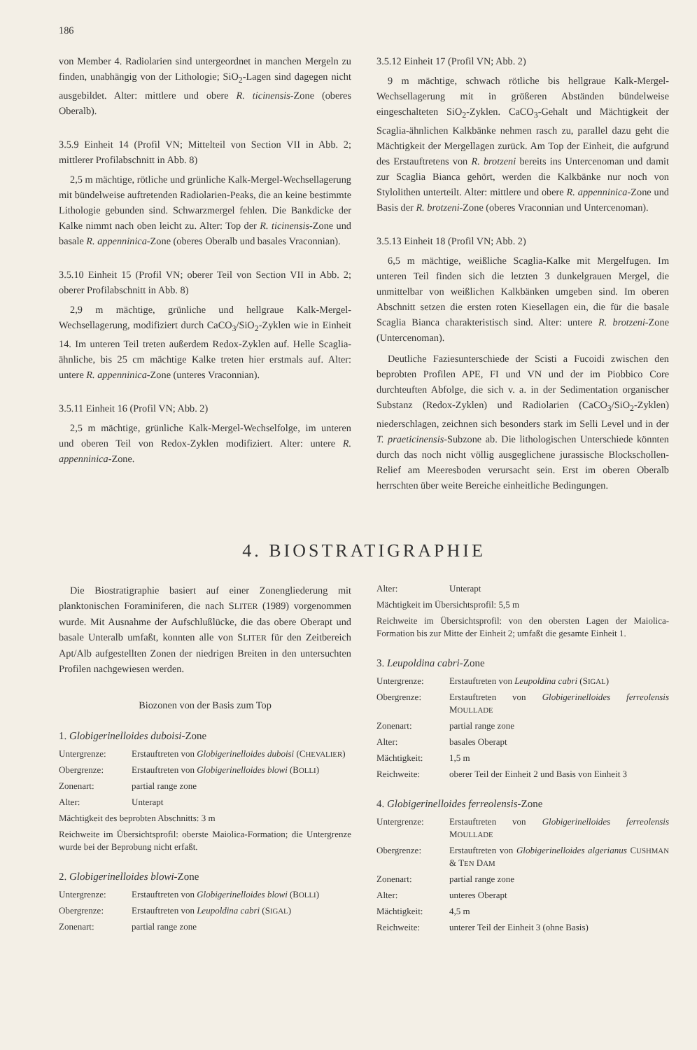186
von Member 4. Radiolarien sind untergeordnet in manchen Mergeln zu finden, unabhängig von der Lithologie; SiO<sub>2</sub>-Lagen sind dagegen nicht ausgebildet. Alter: mittlere und obere R. ticinensis-Zone (oberes Oberalb).
3.5.9 Einheit 14 (Profil VN; Mittelteil von Section VII in Abb. 2; mittlerer Profilabschnitt in Abb. 8)
2,5 m mächtige, rötliche und grünliche Kalk-Mergel-Wechsellagerung mit bündelweise auftretenden Radiolarien-Peaks, die an keine bestimmte Lithologie gebunden sind. Schwarzmergel fehlen. Die Bankdicke der Kalke nimmt nach oben leicht zu. Alter: Top der R. ticinensis-Zone und basale R. appenninica-Zone (oberes Oberalb und basales Vraconnian).
3.5.10 Einheit 15 (Profil VN; oberer Teil von Section VII in Abb. 2; oberer Profilabschnitt in Abb. 8)
2,9 m mächtige, grünliche und hellgraue Kalk-Mergel-Wechsellagerung, modifiziert durch CaCO<sub>3</sub>/SiO<sub>2</sub>-Zyklen wie in Einheit 14. Im unteren Teil treten außerdem Redox-Zyklen auf. Helle Scaglia-ähnliche, bis 25 cm mächtige Kalke treten hier erstmals auf. Alter: untere R. appenninica-Zone (unteres Vraconnian).
3.5.11 Einheit 16 (Profil VN; Abb. 2)
2,5 m mächtige, grünliche Kalk-Mergel-Wechselfolge, im unteren und oberen Teil von Redox-Zyklen modifiziert. Alter: untere R. appenninica-Zone.
3.5.12 Einheit 17 (Profil VN; Abb. 2)
9 m mächtige, schwach rötliche bis hellgraue Kalk-Mergel-Wechsellagerung mit in größeren Abständen bündelweise eingeschalteten SiO<sub>2</sub>-Zyklen. CaCO<sub>3</sub>-Gehalt und Mächtigkeit der Scaglia-ähnlichen Kalkbänke nehmen rasch zu, parallel dazu geht die Mächtigkeit der Mergellagen zurück. Am Top der Einheit, die aufgrund des Erstauftretens von R. brotzeni bereits ins Untercenoman und damit zur Scaglia Bianca gehört, werden die Kalkbänke nur noch von Stylolithen unterteilt. Alter: mittlere und obere R. appenninica-Zone und Basis der R. brotzeni-Zone (oberes Vraconnian und Untercenoman).
3.5.13 Einheit 18 (Profil VN; Abb. 2)
6,5 m mächtige, weißliche Scaglia-Kalke mit Mergelfugen. Im unteren Teil finden sich die letzten 3 dunkelgrauen Mergel, die unmittelbar von weißlichen Kalkbänken umgeben sind. Im oberen Abschnitt setzen die ersten roten Kiesellagen ein, die für die basale Scaglia Bianca charakteristisch sind. Alter: untere R. brotzeni-Zone (Untercenoman).
Deutliche Faziesunterschiede der Scisti a Fucoidi zwischen den beprobten Profilen APE, FI und VN und der im Piobbico Core durchteuften Abfolge, die sich v. a. in der Sedimentation organischer Substanz (Redox-Zyklen) und Radiolarien (CaCO<sub>3</sub>/SiO<sub>2</sub>-Zyklen) niederschlagen, zeichnen sich besonders stark im Selli Level und in der T. praeticinensis-Subzone ab. Die lithologischen Unterschiede könnten durch das noch nicht völlig ausgeglichene jurassische Blockschollen-Relief am Meeresboden verursacht sein. Erst im oberen Oberalb herrschten über weite Bereiche einheitliche Bedingungen.
4. BIOSTRATIGRAPHIE
Die Biostratigraphie basiert auf einer Zonengliederung mit planktonischen Foraminiferen, die nach SLITER (1989) vorgenommen wurde. Mit Ausnahme der Aufschlußlücke, die das obere Oberapt und basale Unteralb umfaßt, konnten alle von SLITER für den Zeitbereich Apt/Alb aufgestellten Zonen der niedrigen Breiten in den untersuchten Profilen nachgewiesen werden.
Biozonen von der Basis zum Top
1. Globigerinelloides duboisi-Zone
Untergrenze: Erstauftreten von Globigerinelloides duboisi (CHEVALIER)
Obergrenze: Erstauftreten von Globigerinelloides blowi (BOLLI)
Zonenart: partial range zone
Alter: Unterapt
Mächtigkeit des beprobten Abschnitts: 3 m
Reichweite im Übersichtsprofil: oberste Maiolica-Formation; die Untergrenze wurde bei der Beprobung nicht erfaßt.
2. Globigerinelloides blowi-Zone
Untergrenze: Erstauftreten von Globigerinelloides blowi (BOLLI)
Obergrenze: Erstauftreten von Leupoldina cabri (SIGAL)
Zonenart: partial range zone
Alter: Unterapt
Mächtigkeit im Übersichtsprofil: 5,5 m
Reichweite im Übersichtsprofil: von den obersten Lagen der Maiolica-Formation bis zur Mitte der Einheit 2; umfaßt die gesamte Einheit 1.
3. Leupoldina cabri-Zone
Untergrenze: Erstauftreten von Leupoldina cabri (SIGAL)
Obergrenze: Erstauftreten von Globigerinelloides ferreolensis MOULLADE
Zonenart: partial range zone
Alter: basales Oberapt
Mächtigkeit: 1,5 m
Reichweite: oberer Teil der Einheit 2 und Basis von Einheit 3
4. Globigerinelloides ferreolensis-Zone
Untergrenze: Erstauftreten von Globigerinelloides ferreolensis MOULLADE
Obergrenze: Erstauftreten von Globigerinelloides algerianus CUSHMAN & TEN DAM
Zonenart: partial range zone
Alter: unteres Oberapt
Mächtigkeit: 4,5 m
Reichweite: unterer Teil der Einheit 3 (ohne Basis)